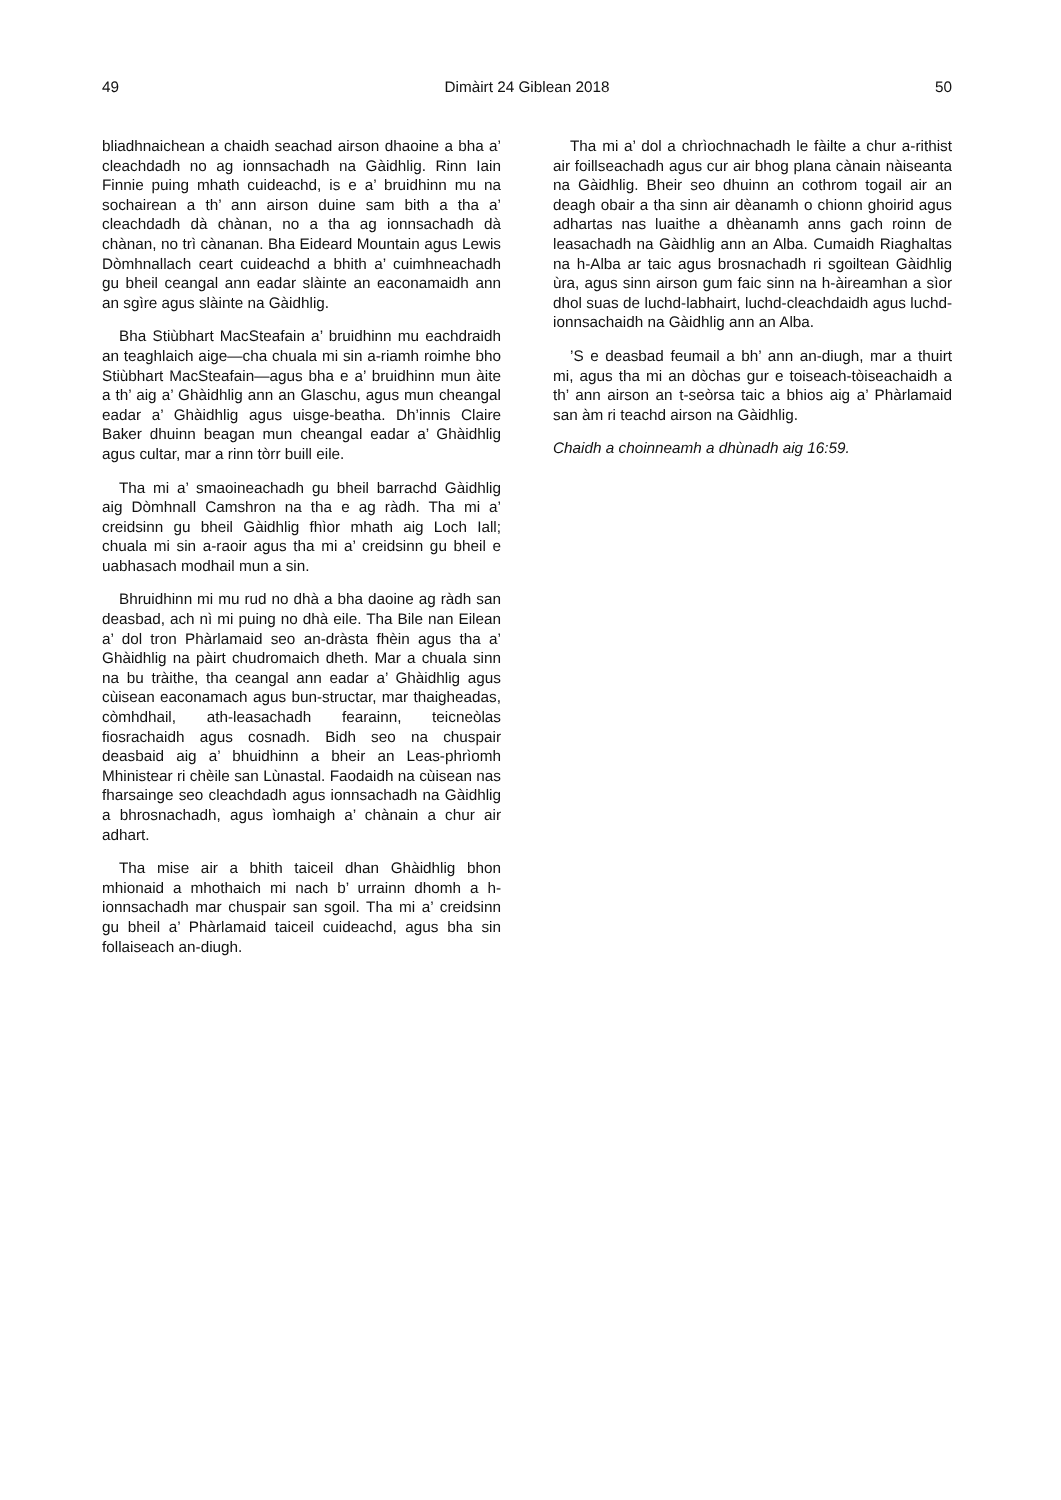49 Dimàirt 24 Giblean 2018 50
bliadhnaichean a chaidh seachad airson dhaoine a bha a’ cleachdadh no ag ionnsachadh na Gàidhlig. Rinn Iain Finnie puing mhath cuideachd, is e a’ bruidhinn mu na sochairean a th’ ann airson duine sam bith a tha a’ cleachdadh dà chànan, no a tha ag ionnsachadh dà chànan, no trì cànanan. Bha Eideard Mountain agus Lewis Dòmhnallach ceart cuideachd a bhith a’ cuimhneachadh gu bheil ceangal ann eadar slàinte an eaconamaidh ann an sgìre agus slàinte na Gàidhlig.
Bha Stiùbhart MacSteafain a’ bruidhinn mu eachdraidh an teaghlaich aige—cha chuala mi sin a-riamh roimhe bho Stiùbhart MacSteafain—agus bha e a’ bruidhinn mun àite a th’ aig a’ Ghàidhlig ann an Glaschu, agus mun cheangal eadar a’ Ghàidhlig agus uisge-beatha. Dh’innis Claire Baker dhuinn beagan mun cheangal eadar a’ Ghàidhlig agus cultar, mar a rinn tòrr buill eile.
Tha mi a’ smaoineachadh gu bheil barrachd Gàidhlig aig Dòmhnall Camshron na tha e ag ràdh. Tha mi a’ creidsinn gu bheil Gàidhlig fhìor mhath aig Loch Iall; chuala mi sin a-raoir agus tha mi a’ creidsinn gu bheil e uabhasach modhail mun a sin.
Bhruidhinn mi mu rud no dhà a bha daoine ag ràdh san deasbad, ach nì mi puing no dhà eile. Tha Bile nan Eilean a’ dol tron Phàrlamaid seo an-dràsta fhèin agus tha a’ Ghàidhlig na pàirt chudromaich dheth. Mar a chuala sinn na bu tràithe, tha ceangal ann eadar a’ Ghàidhlig agus cùisean eaconamach agus bun-structar, mar thaigheadas, còmhdhail, ath-leasachadh fearainn, teicneòlas fiosrachaidh agus cosnadh. Bidh seo na chuspair deasbaid aig a’ bhuidhinn a bheir an Leas-phrìomh Mhinistear ri chèile san Lùnastal. Faodaidh na cùisean nas fharsainge seo cleachdadh agus ionnsachadh na Gàidhlig a bhrosnachadh, agus ìomhaigh a’ chànain a chur air adhart.
Tha mise air a bhith taiceil dhan Ghàidhlig bhon mhionaid a mhothaich mi nach b’ urrainn dhomh a h-ionnsachadh mar chuspair san sgoil. Tha mi a’ creidsinn gu bheil a’ Phàrlamaid taiceil cuideachd, agus bha sin follaiseach an-diugh.
Tha mi a’ dol a chrìochnachadh le fàilte a chur a-rithist air foillseachadh agus cur air bhog plana cànain nàiseanta na Gàidhlig. Bheir seo dhuinn an cothrom togail air an deagh obair a tha sinn air dèanamh o chionn ghoirid agus adhartas nas luaithe a dhèanamh anns gach roinn de leasachadh na Gàidhlig ann an Alba. Cumaidh Riaghaltas na h-Alba ar taic agus brosnachadh ri sgoiltean Gàidhlig ùra, agus sinn airson gum faic sinn na h-àireamhan a sìor dhol suas de luchd-labhairt, luchd-cleachdaidh agus luchd-ionnsachaidh na Gàidhlig ann an Alba.
’S e deasbad feumail a bh’ ann an-diugh, mar a thuirt mi, agus tha mi an dòchas gur e toiseach-tòiseachaidh a th’ ann airson an t-seòrsa taic a bhios aig a’ Phàrlamaid san àm ri teachd airson na Gàidhlig.
Chaidh a choinneamh a dhùnadh aig 16:59.